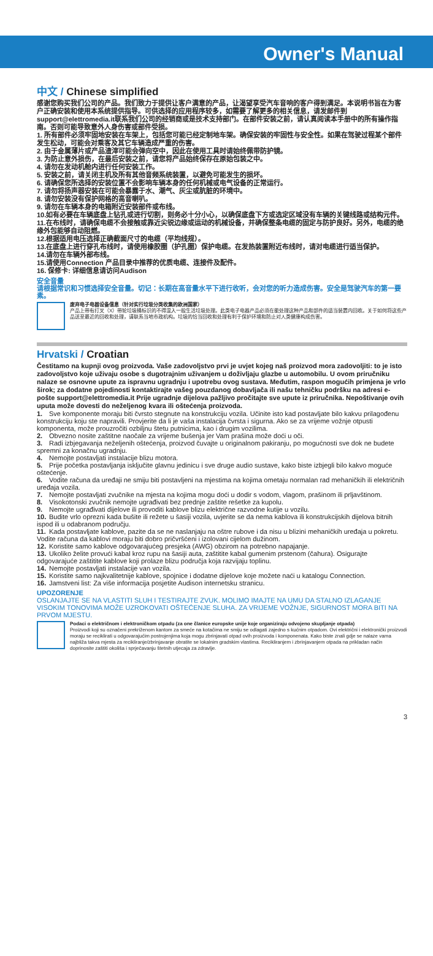Owner's Manual
中文 / Chinese simplified
感谢您购买我们公司的产品。我们致力于提供让客户满意的产品，让渴望享受汽车音响的客户得到满足。本说明书旨在为客户正确安装和使用本系统提供指导。可供选择的应用程序较多，如需要了解更多的相关信息，请发邮件到support@elettromedia.it联系我们公司的经销商或是技术支持部门。在部件安装之前，请认真阅读本手册中的所有操作指南。否则可能导致意外人身伤害或部件受损。
1. 所有部件必须牢固地安装在车架上，包括您可能已经定制地车架。确保安装的牢固性与安全性。如果在驾驶过程某个部件发生松动，可能会对乘客及其它车辆造成严重的伤害。
2. 由于金属薄片或产品渣滓可能会弹向空中，因此在使用工具时请始终佩带防护镜。
3. 为防止意外损伤，在最后安装之前，请您将产品始终保存在原始包装之中。
4. 请勿在发动机舱内进行任何安装工作。
5. 安装之前，请关闭主机及所有其他音频系统装置，以避免可能发生的损坏。
6. 请确保您所选择的安装位置不会影响车辆本身的任何机械或电气设备的正常运行。
7. 请勿将扬声器安装在可能会暴露于水、潮气、灰尘或肮脏的环境中。
8. 请勿安装没有保护网格的高音喇叭。
9. 请勿在车辆本身的电箱附近安装部件或布线。
10.如有必要在车辆底盘上钻孔或进行切割，则务必十分小心，以确保底盘下方或选定区域没有车辆的关键线路或结构元件。
11.在布线时，请确保电缆不会接触或靠近尖锐边缘或运动的机械设备，并确保整条电缆的固定与防护良好。另外，电缆的绝缘外包能够自动阻燃。
12.根据适用电压选择正确截面尺寸的电缆（平均线规）。
13.在底盘上进行穿孔布线时，请使用橡胶圈（护孔圈）保护电缆。在发热装置附近布线时，请对电缆进行适当保护。
14.请勿在车辆外部布线。
15.请使用Connection 产品目录中推荐的优质电缆、连接件及配件。
16. 保修卡: 详细信息请访问Audison
安全音量
请根据常识和习惯选择安全音量。切记：长期在高音量水平下进行收听，会对您的听力造成伤害。安全是驾驶汽车的第一要素。
废弃电子电器设备信息（针对实行垃圾分类收集的欧洲国家）
产品上带有打叉（X）带轮垃圾桶标识的不得混入一般生活垃圾处理。此类电子电器产品必须在能处理这种产品和部件的适当装置内回收。关于如何将这些产品送至最近的回收和处理，请联系当地市政机构。垃圾的恰当回收和处理有利于保护环境和防止对人类健康构成伤害。
Hrvatski / Croatian
Čestitamo na kupnji ovog proizvoda. Vaše zadovoljstvo prvi je uvjet kojeg naš proizvod mora zadovoljiti: to je isto zadovoljstvo koje uživaju osobe s dugotrajnim uživanjem u doživljaju glazbe u automobilu. U ovom priručniku nalaze se osnovne upute za ispravnu ugradnju i upotrebu ovog sustava. Međutim, raspon mogućih primjena je vrlo širok; za dodatne pojedinosti kontaktirajte vašeg pouzdanog dobavljača ili našu tehničku podršku na adresi e-pošte support@elettromedia.it Prije ugradnje dijelova pažljivo pročitajte sve upute iz priručnika. Nepoštivanje ovih uputa može dovesti do neželjenog kvara ili oštećenja proizvoda.
1. Sve komponente moraju biti čvrsto stegnute na konstrukciju vozila. Učinite isto kad postavljate bilo kakvu prilagođenu konstrukciju koju ste napravili. Provjerite da li je vaša instalacija čvrsta i sigurna. Ako se za vrijeme vožnje otpusti komponenta, može prouzročiti ozbiljnu štetu putnicima, kao i drugim vozilima.
2. Obvezno nosite zaštitne naočale za vrijeme bušenja jer Vam prašina može doći u oči.
3. Radi izbjegavanja neželjenih oštećenja, proizvod čuvajte u originalnom pakiranju, po mogućnosti sve dok ne budete spremni za konačnu ugradnju.
4. Nemojte postavljati instalacije blizu motora.
5. Prije početka postavljanja isključite glavnu jedinicu i sve druge audio sustave, kako biste izbjegli bilo kakvo moguće oštećenje.
6. Vodite računa da uređaji ne smiju biti postavljeni na mjestima na kojima ometaju normalan rad mehaničkih ili električnih uređaja vozila.
7. Nemojte postavljati zvučnike na mjesta na kojima mogu doći u dodir s vodom, vlagom, prašinom ili prljavštinom.
8. Visokotonski zvučnik nemojte ugrađivati bez prednje zaštite rešetke za kupolu.
9. Nemojte ugrađivati dijelove ili provoditi kablove blizu električne razvodne kutije u vozilu.
10. Budite vrlo oprezni kada bušite ili režete u šasiji vozila, uvjerite se da nema kablova ili konstrukcijskih dijelova bitnih ispod ili u odabranom području.
11. Kada postavljate kablove, pazite da se ne naslanjaju na oštre rubove i da nisu u blizini mehaničkih uređaja u pokretu. Vodite računa da kablovi moraju biti dobro pričvršćeni i izolovani cijelom dužinom.
12. Koristite samo kablove odgovarajućeg presjeka (AWG) obzirom na potrebno napajanje.
13. Ukoliko želite provući kabal kroz rupu na šasiji auta, zaštitite kabal gumenim prstenom (čahura). Osigurajte odgovarajuće zaštitite kablove koji prolaze blizu područja koja razvijaju toplinu.
14. Nemojte postavljati instalacije van vozila.
15. Koristite samo najkvalitetnije kablove, spojnice i dodatne dijelove koje možete naći u katalogu Connection.
16. Jamstveni list: Za više informacija posjetite Audison internetsku stranicu.
UPOZORENJE
OSLANJAJTE SE NA VLASTITI SLUH I TESTIRAJTE ZVUK. MOLIMO IMAJTE NA UMU DA STALNO IZLAGANJE VISOKIM TONOVIMA MOŽE UZROKOVATI OŠTEĆENJE SLUHA. ZA VRIJEME VOŽNJE, SIGURNOST MORA BITI NA PRVOM MJESTU.
Podaci o električnom i elektroničkom otpadu (za one članice europske unije koje organiziraju odvojeno skupljanje otpada)
Proizvodi koji su označeni prekriženom kantom za smeće na kotačima ne smiju se odlagati zajedno s kućnim otpadom. Ovi električni i elektronički proizvodi moraju se reciklirati u odgovarajućim postrojenjima koja mogu zbrinjavati otpad ovih proizvoda i komponenata. Kako biste znali gdje se nalaze vama najbliža takva mjesta za recikliranje/zbrinjavanje obratite se lokalnim gradskim vlastima. Recikliranjem i zbrinjavanjem otpada na prikladan način doprinosite zaštiti okoliša i sprječavanju štetnih utjecaja za zdravlje.
3